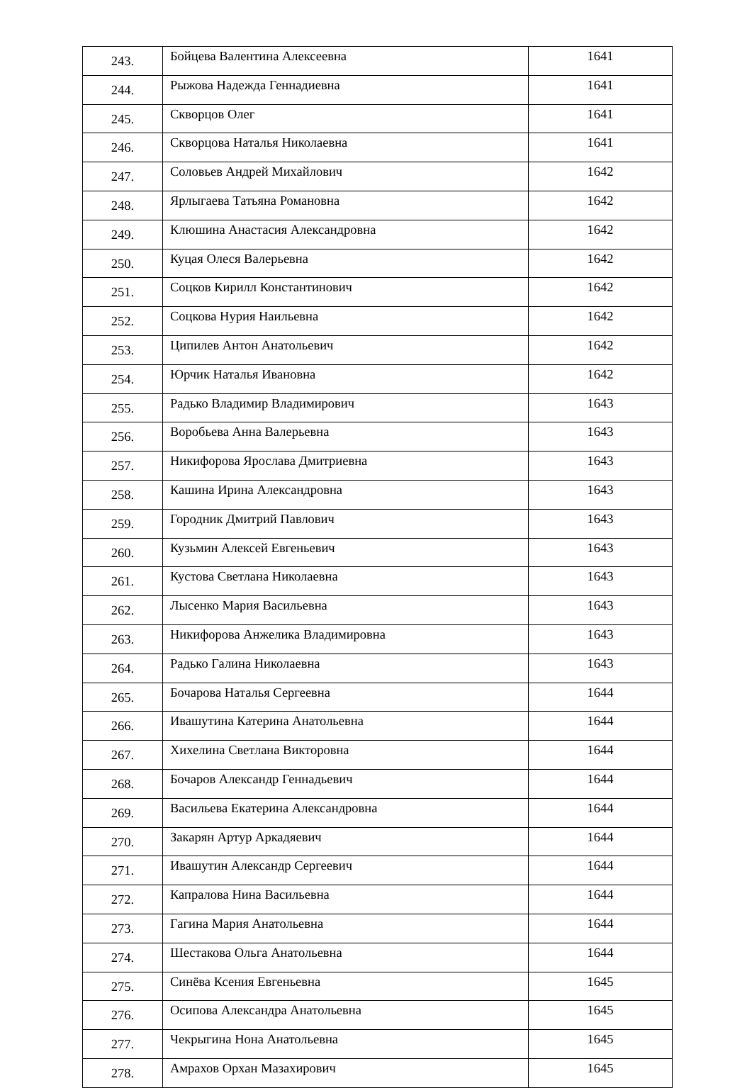| 243. | Бойцева Валентина Алексеевна | 1641 |
| 244. | Рыжова Надежда Геннадиевна | 1641 |
| 245. | Скворцов Олег | 1641 |
| 246. | Скворцова Наталья Николаевна | 1641 |
| 247. | Соловьев Андрей Михайлович | 1642 |
| 248. | Ярлыгаева Татьяна Романовна | 1642 |
| 249. | Клюшина Анастасия Александровна | 1642 |
| 250. | Куцая Олеся Валерьевна | 1642 |
| 251. | Соцков Кирилл Константинович | 1642 |
| 252. | Соцкова Нурия Наильевна | 1642 |
| 253. | Ципилев Антон Анатольевич | 1642 |
| 254. | Юрчик Наталья Ивановна | 1642 |
| 255. | Радько Владимир Владимирович | 1643 |
| 256. | Воробьева Анна Валерьевна | 1643 |
| 257. | Никифорова Ярослава Дмитриевна | 1643 |
| 258. | Кашина Ирина Александровна | 1643 |
| 259. | Городник Дмитрий Павлович | 1643 |
| 260. | Кузьмин Алексей Евгеньевич | 1643 |
| 261. | Кустова Светлана Николаевна | 1643 |
| 262. | Лысенко Мария Васильевна | 1643 |
| 263. | Никифорова Анжелика Владимировна | 1643 |
| 264. | Радько Галина Николаевна | 1643 |
| 265. | Бочарова Наталья Сергеевна | 1644 |
| 266. | Ивашутина Катерина Анатольевна | 1644 |
| 267. | Хихелина Светлана Викторовна | 1644 |
| 268. | Бочаров Александр Геннадьевич | 1644 |
| 269. | Васильева Екатерина Александровна | 1644 |
| 270. | Закарян Артур Аркадяевич | 1644 |
| 271. | Ивашутин Александр Сергеевич | 1644 |
| 272. | Капралова Нина Васильевна | 1644 |
| 273. | Гагина Мария Анатольевна | 1644 |
| 274. | Шестакова Ольга Анатольевна | 1644 |
| 275. | Синёва Ксения Евгеньевна | 1645 |
| 276. | Осипова Александра Анатольевна | 1645 |
| 277. | Чекрыгина Нона Анатольевна | 1645 |
| 278. | Амрахов Орхан Мазахирович | 1645 |